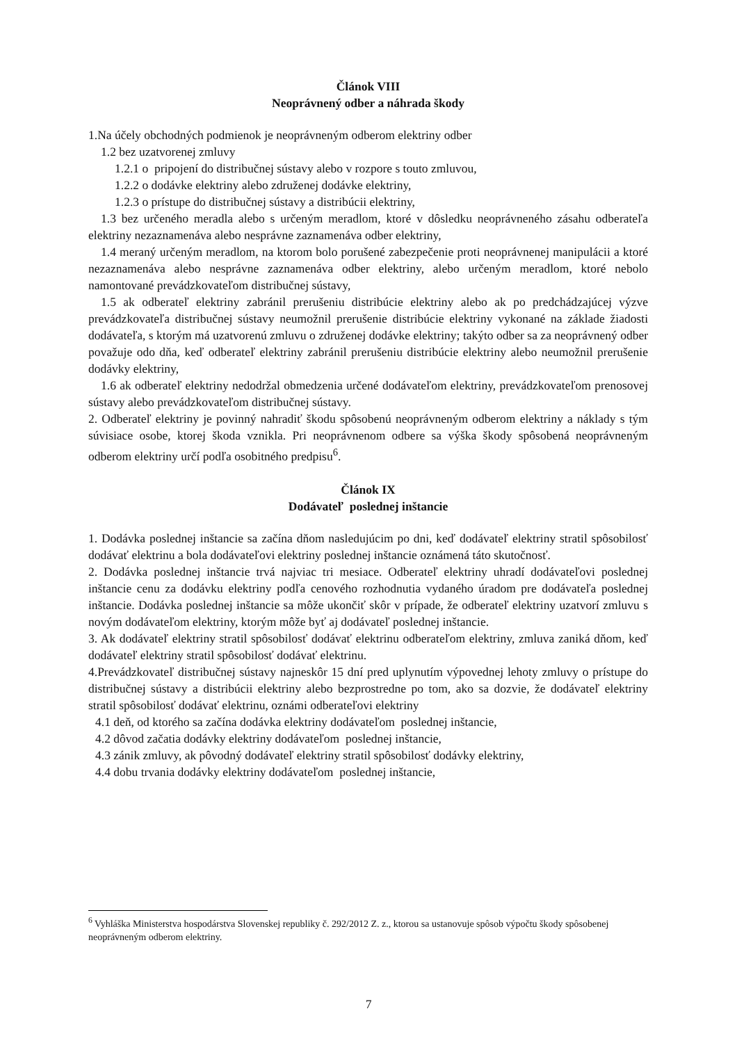Článok VIII
Neoprávnený odber a náhrada škody
1.Na účely obchodných podmienok je neoprávneným odberom elektriny odber
1.2 bez uzatvorenej zmluvy
1.2.1 o pripojení do distribučnej sústavy alebo v rozpore s touto zmluvou,
1.2.2 o dodávke elektriny alebo združenej dodávke elektriny,
1.2.3 o prístupe do distribučnej sústavy a distribúcii elektriny,
1.3 bez určeného meradla alebo s určeným meradlom, ktoré v dôsledku neoprávneného zásahu odberateľa elektriny nezaznamenáva alebo nesprávne zaznamenáva odber elektriny,
1.4 meraný určeným meradlom, na ktorom bolo porušené zabezpečenie proti neoprávnenej manipulácii a ktoré nezaznamenáva alebo nesprávne zaznamenáva odber elektriny, alebo určeným meradlom, ktoré nebolo namontované prevádzkovateľom distribučnej sústavy,
1.5 ak odberateľ elektriny zabránil prerušeniu distribúcie elektriny alebo ak po predchádzajúcej výzve prevádzkovateľa distribučnej sústavy neumožnil prerušenie distribúcie elektriny vykonané na základe žiadosti dodávateľa, s ktorým má uzatvorenú zmluvu o združenej dodávke elektriny; takýto odber sa za neoprávnený odber považuje odo dňa, keď odberateľ elektriny zabránil prerušeniu distribúcie elektriny alebo neumožnil prerušenie dodávky elektriny,
1.6 ak odberateľ elektriny nedodržal obmedzenia určené dodávateľom elektriny, prevádzkovateľom prenosovej sústavy alebo prevádzkovateľom distribučnej sústavy.
2. Odberateľ elektriny je povinný nahradiť škodu spôsobenú neoprávneným odberom elektriny a náklady s tým súvisiace osobe, ktorej škoda vznikla. Pri neoprávnenom odbere sa výška škody spôsobená neoprávneným odberom elektriny určí podľa osobitného predpisu<sup>6</sup>.
Článok IX
Dodávateľ poslednej inštancie
1. Dodávka poslednej inštancie sa začína dňom nasledujúcim po dni, keď dodávateľ elektriny stratil spôsobilosť dodávať elektrinu a bola dodávateľovi elektriny poslednej inštancie oznámená táto skutočnosť.
2. Dodávka poslednej inštancie trvá najviac tri mesiace. Odberateľ elektriny uhradí dodávateľovi poslednej inštancie cenu za dodávku elektriny podľa cenového rozhodnutia vydaného úradom pre dodávateľa poslednej inštancie. Dodávka poslednej inštancie sa môže ukončiť skôr v prípade, že odberateľ elektriny uzatvorí zmluvu s novým dodávateľom elektriny, ktorým môže byť aj dodávateľ poslednej inštancie.
3. Ak dodávateľ elektriny stratil spôsobilosť dodávať elektrinu odberateľom elektriny, zmluva zaniká dňom, keď dodávateľ elektriny stratil spôsobilosť dodávať elektrinu.
4.Prevádzkovateľ distribučnej sústavy najneskôr 15 dní pred uplynutím výpovednej lehoty zmluvy o prístupe do distribučnej sústavy a distribúcii elektriny alebo bezprostredne po tom, ako sa dozvie, že dodávateľ elektriny stratil spôsobilosť dodávať elektrinu, oznámi odberateľovi elektriny
4.1 deň, od ktorého sa začína dodávka elektriny dodávateľom poslednej inštancie,
4.2 dôvod začatia dodávky elektriny dodávateľom poslednej inštancie,
4.3 zánik zmluvy, ak pôvodný dodávateľ elektriny stratil spôsobilosť dodávky elektriny,
4.4 dobu trvania dodávky elektriny dodávateľom poslednej inštancie,
<sup>6</sup> Vyhláška Ministerstva hospodárstva Slovenskej republiky č. 292/2012 Z. z., ktorou sa ustanovuje spôsob výpočtu škody spôsobenej neoprávneným odberom elektriny.
7